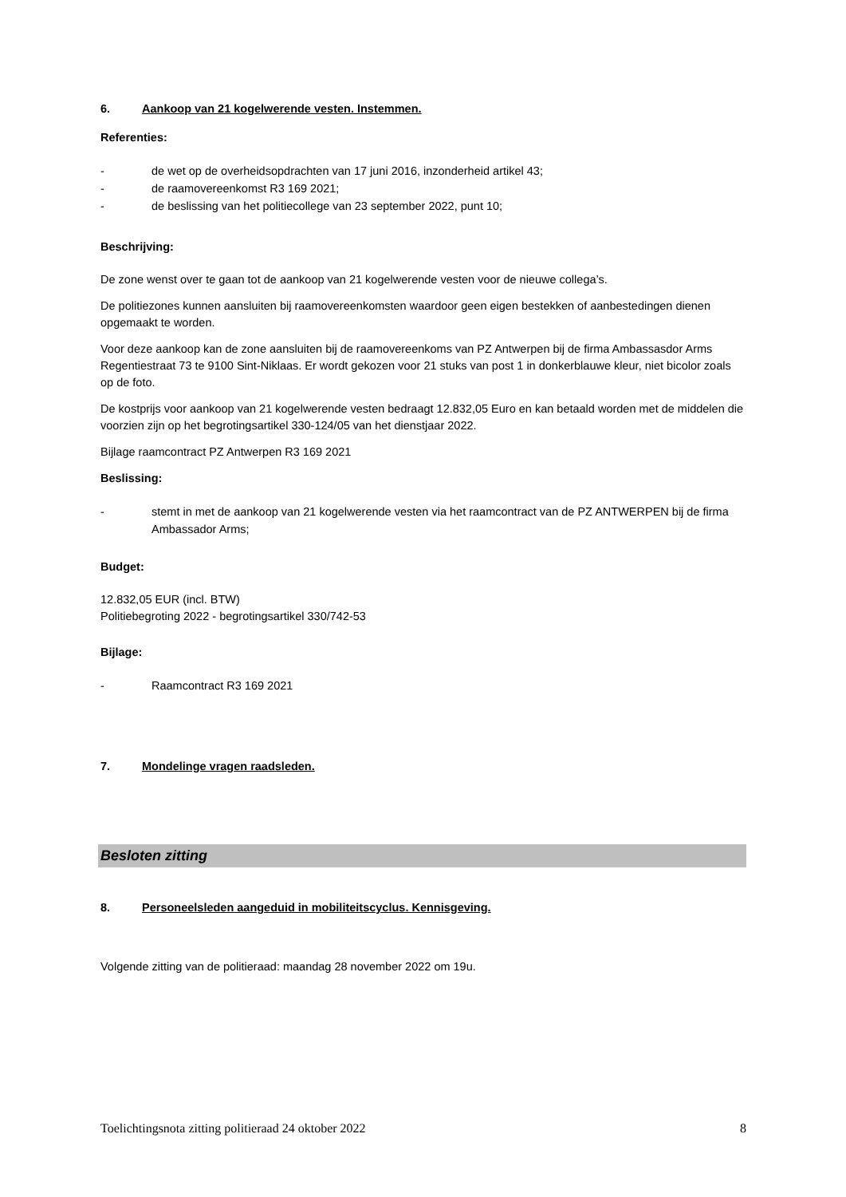6. Aankoop van 21 kogelwerende vesten. Instemmen.
Referenties:
- de wet op de overheidsopdrachten van 17 juni 2016, inzonderheid artikel 43;
- de raamovereenkomst R3 169 2021;
- de beslissing van het politiecollege van 23 september 2022, punt 10;
Beschrijving:
De zone wenst over te gaan tot de aankoop van 21 kogelwerende vesten voor de nieuwe collega’s.
De politiezones kunnen aansluiten bij raamovereenkomsten waardoor geen eigen bestekken of aanbestedingen dienen opgemaakt te worden.
Voor deze aankoop kan de zone aansluiten bij de raamovereenkoms van PZ Antwerpen bij de firma Ambassasdor Arms Regentiestraat 73 te 9100 Sint-Niklaas. Er wordt gekozen voor 21 stuks van post 1 in donkerblauwe kleur, niet bicolor zoals op de foto.
De kostprijs voor aankoop van 21 kogelwerende vesten bedraagt 12.832,05 Euro en kan betaald worden met de middelen die voorzien zijn op het begrotingsartikel 330-124/05 van het dienstjaar 2022.
Bijlage raamcontract PZ Antwerpen R3 169 2021
Beslissing:
- stemt in met de aankoop van 21 kogelwerende vesten via het raamcontract van de PZ ANTWERPEN bij de firma Ambassador Arms;
Budget:
12.832,05 EUR (incl. BTW)
Politiebegroting 2022 - begrotingsartikel 330/742-53
Bijlage:
- Raamcontract R3 169 2021
7. Mondelinge vragen raadsleden.
Besloten zitting
8. Personeelsleden aangeduid in mobiliteitscyclus. Kennisgeving.
Volgende zitting van de politieraad: maandag 28 november 2022 om 19u.
Toelichtingsnota zitting politieraad 24 oktober 2022 8